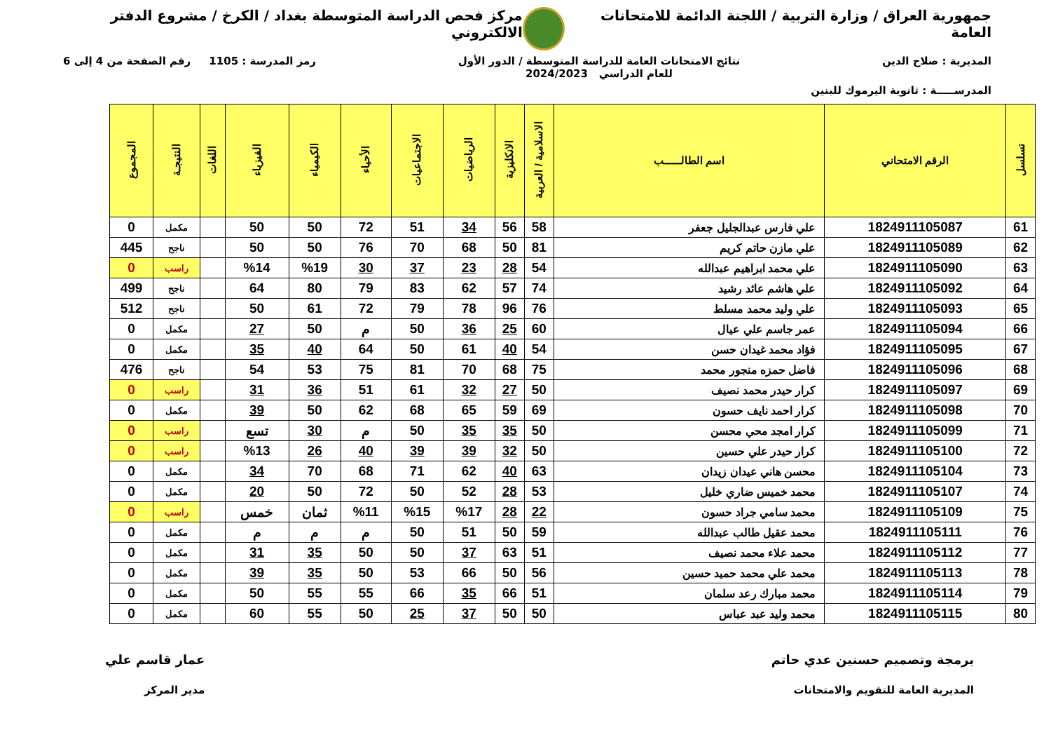جمهورية العراق / وزارة التربية / اللجنة الدائمة للامتحانات العامة
مركز فحص الدراسة المتوسطة بغداد / الكرخ / مشروع الدفتر الالكتروني
المديرية : صلاح الدين نتائج الامتحانات العامة للدراسة المتوسطة / الدور الأول
للعام الدراسي 2024/2023
رمز المدرسة : 1105 رقم الصفحة من 4 إلى 6
المدرســـــة : ثانوية اليرموك للبنين
| تسلسل | الرقم الامتحاني | اسم الطالــــــب | الاسلامية / العربية | الانكليزية | الرياضيات | الاجتماعيات | الأحياء | الكيمياء | الفيزياء | اللغات | النتيجـة | المجموع |
| --- | --- | --- | --- | --- | --- | --- | --- | --- | --- | --- | --- | --- |
| 61 | 1824911105087 | علي فارس عبدالجليل جعفر | 58 | 56 | 34 | 51 | 72 | 50 | 50 | | مكمل | 0 |
| 62 | 1824911105089 | علي مازن حاتم كريم | 81 | 50 | 68 | 70 | 76 | 50 | 50 | | ناجح | 445 |
| 63 | 1824911105090 | علي محمد ابراهيم عبدالله | 54 | 28 | 23 | 37 | 30 | %19 | %14 | | راسب | 0 |
| 64 | 1824911105092 | علي هاشم عائد رشيد | 74 | 57 | 62 | 83 | 79 | 80 | 64 | | ناجح | 499 |
| 65 | 1824911105093 | علي وليد محمد مسلط | 76 | 96 | 78 | 79 | 72 | 61 | 50 | | ناجح | 512 |
| 66 | 1824911105094 | عمر جاسم علي عيال | 60 | 25 | 36 | 50 | م | 50 | 27 | | مكمل | 0 |
| 67 | 1824911105095 | فؤاد محمد غيدان حسن | 54 | 40 | 61 | 50 | 64 | 40 | 35 | | مكمل | 0 |
| 68 | 1824911105096 | فاضل حمزه منجور محمد | 75 | 68 | 70 | 81 | 75 | 53 | 54 | | ناجح | 476 |
| 69 | 1824911105097 | كرار حيدر محمد نصيف | 50 | 27 | 32 | 61 | 51 | 36 | 31 | | راسب | 0 |
| 70 | 1824911105098 | كرار احمد نايف حسون | 69 | 59 | 65 | 68 | 62 | 50 | 39 | | مكمل | 0 |
| 71 | 1824911105099 | كرار امجد محي محسن | 50 | 35 | 35 | 50 | م | 30 | تسع | | راسب | 0 |
| 72 | 1824911105100 | كرار حيدر علي حسين | 50 | 32 | 39 | 39 | 40 | 26 | %13 | | راسب | 0 |
| 73 | 1824911105104 | محسن هاني عيدان زيدان | 63 | 40 | 62 | 71 | 68 | 70 | 34 | | مكمل | 0 |
| 74 | 1824911105107 | محمد خميس ضاري خليل | 53 | 28 | 52 | 50 | 72 | 50 | 20 | | مكمل | 0 |
| 75 | 1824911105109 | محمد سامي جراد حسون | 22 | 28 | %17 | %15 | %11 | ثمان | خمس | | راسب | 0 |
| 76 | 1824911105111 | محمد عقيل طالب عبدالله | 59 | 50 | 51 | 50 | م | م | م | | مكمل | 0 |
| 77 | 1824911105112 | محمد علاء محمد نصيف | 51 | 63 | 37 | 50 | 50 | 35 | 31 | | مكمل | 0 |
| 78 | 1824911105113 | محمد علي محمد حميد حسين | 56 | 50 | 66 | 53 | 50 | 35 | 39 | | مكمل | 0 |
| 79 | 1824911105114 | محمد مبارك رعد سلمان | 51 | 66 | 35 | 66 | 55 | 55 | 50 | | مكمل | 0 |
| 80 | 1824911105115 | محمد وليد عبد عباس | 50 | 50 | 37 | 25 | 50 | 55 | 60 | | مكمل | 0 |
برمجة وتصميم حسنين عدي حاتم
المديرية العامة للتقويم والامتحانات
عمار قاسم علي
مدير المركز